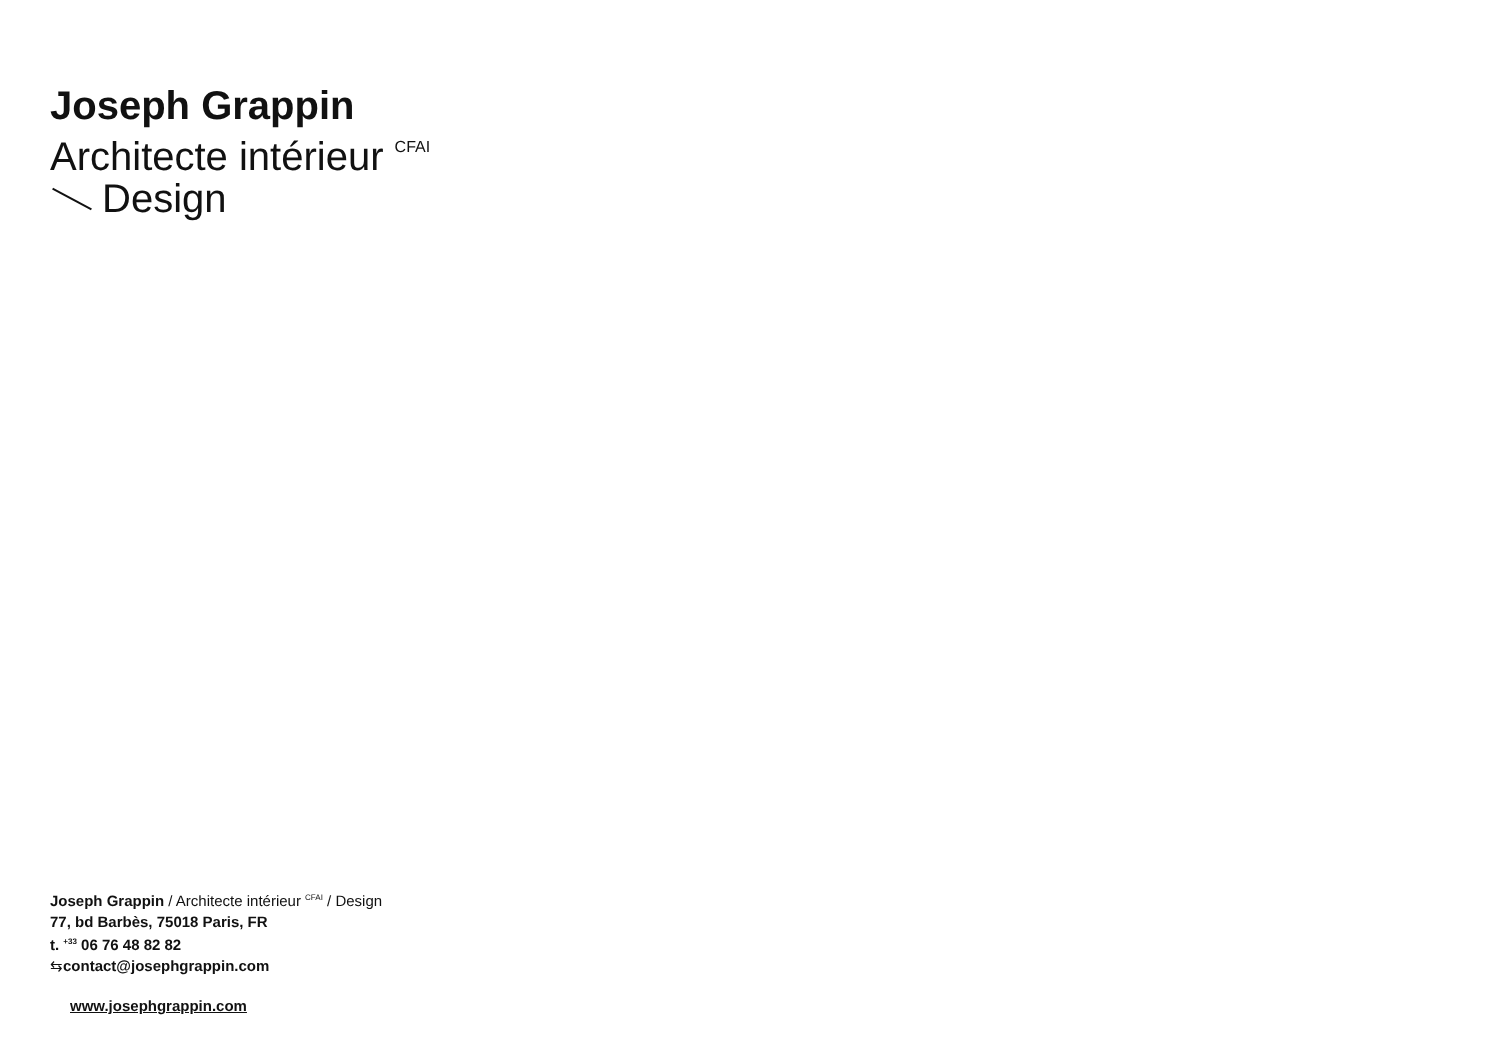Joseph Grappin
Architecte intérieur <sup>CFAI</sup>
Design
Joseph Grappin / Architecte intérieur <sup>CFAI</sup> / Design
77, bd Barbès, 75018 Paris, FR
t. <sup>+33</sup> 06 76 48 82 82
⇆contact@josephgrappin.com
www.josephgrappin.com